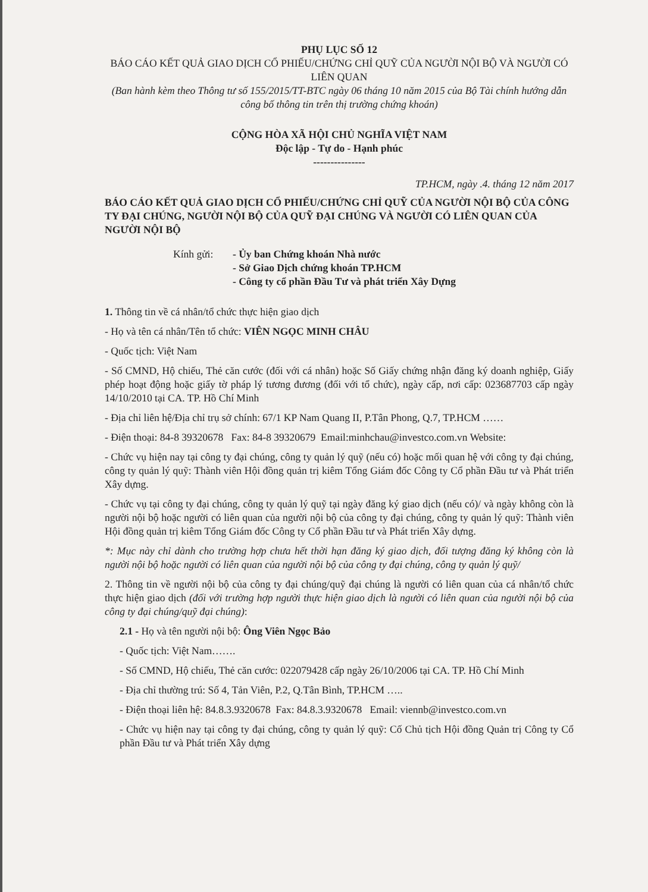PHỤ LỤC SỐ 12
BÁO CÁO KẾT QUẢ GIAO DỊCH CỔ PHIẾU/CHỨNG CHỈ QUỸ CỦA NGƯỜI NỘI BỘ VÀ NGƯỜI CÓ LIÊN QUAN
(Ban hành kèm theo Thông tư số 155/2015/TT-BTC ngày 06 tháng 10 năm 2015 của Bộ Tài chính hướng dẫn công bố thông tin trên thị trường chứng khoán)
CỘNG HÒA XÃ HỘI CHỦ NGHĨA VIỆT NAM
Độc lập - Tự do - Hạnh phúc
---------------
TP.HCM, ngày .4. tháng 12 năm 2017
BÁO CÁO KẾT QUẢ GIAO DỊCH CỔ PHIẾU/CHỨNG CHỈ QUỸ CỦA NGƯỜI NỘI BỘ CỦA CÔNG TY ĐẠI CHÚNG, NGƯỜI NỘI BỘ CỦA QUỸ ĐẠI CHÚNG VÀ NGƯỜI CÓ LIÊN QUAN CỦA NGƯỜI NỘI BỘ
Kính gửi: - Ủy ban Chứng khoán Nhà nước
- Sở Giao Dịch chứng khoán TP.HCM
- Công ty cổ phần Đầu Tư và phát triển Xây Dựng
1. Thông tin về cá nhân/tổ chức thực hiện giao dịch
- Họ và tên cá nhân/Tên tổ chức: VIÊN NGỌC MINH CHÂU
- Quốc tịch: Việt Nam
- Số CMND, Hộ chiếu, Thẻ căn cước (đối với cá nhân) hoặc Số Giấy chứng nhận đăng ký doanh nghiệp, Giấy phép hoạt động hoặc giấy tờ pháp lý tương đương (đối với tổ chức), ngày cấp, nơi cấp: 023687703 cấp ngày 14/10/2010 tại CA. TP. Hồ Chí Minh
- Địa chỉ liên hệ/Địa chỉ trụ sở chính: 67/1 KP Nam Quang II, P.Tân Phong, Q.7, TP.HCM ……
- Điện thoại: 84-8 39320678 Fax: 84-8 39320679 Email:minhchau@investco.com.vn Website:
- Chức vụ hiện nay tại công ty đại chúng, công ty quản lý quỹ (nếu có) hoặc mối quan hệ với công ty đại chúng, công ty quản lý quỹ: Thành viên Hội đồng quản trị kiêm Tổng Giám đốc Công ty Cổ phần Đầu tư và Phát triển Xây dựng.
- Chức vụ tại công ty đại chúng, công ty quản lý quỹ tại ngày đăng ký giao dịch (nếu có)/ và ngày không còn là người nội bộ hoặc người có liên quan của người nội bộ của công ty đại chúng, công ty quản lý quỹ: Thành viên Hội đồng quản trị kiêm Tổng Giám đốc Công ty Cổ phần Đầu tư và Phát triển Xây dựng.
*: Mục này chỉ dành cho trường hợp chưa hết thời hạn đăng ký giao dịch, đối tượng đăng ký không còn là người nội bộ hoặc người có liên quan của người nội bộ của công ty đại chúng, công ty quản lý quỹ/
2. Thông tin về người nội bộ của công ty đại chúng/quỹ đại chúng là người có liên quan của cá nhân/tổ chức thực hiện giao dịch (đối với trường hợp người thực hiện giao dịch là người có liên quan của người nội bộ của công ty đại chúng/quỹ đại chúng):
2.1 - Họ và tên người nội bộ: Ông Viên Ngọc Bảo
- Quốc tịch: Việt Nam…….
- Số CMND, Hộ chiếu, Thẻ căn cước: 022079428 cấp ngày 26/10/2006 tại CA. TP. Hồ Chí Minh
- Địa chỉ thường trú: Số 4, Tản Viên, P.2, Q.Tân Bình, TP.HCM …..
- Điện thoại liên hệ: 84.8.3.9320678 Fax: 84.8.3.9320678 Email: viennb@investco.com.vn
- Chức vụ hiện nay tại công ty đại chúng, công ty quản lý quỹ: Cố Chủ tịch Hội đồng Quản trị Công ty Cổ phần Đầu tư và Phát triển Xây dựng